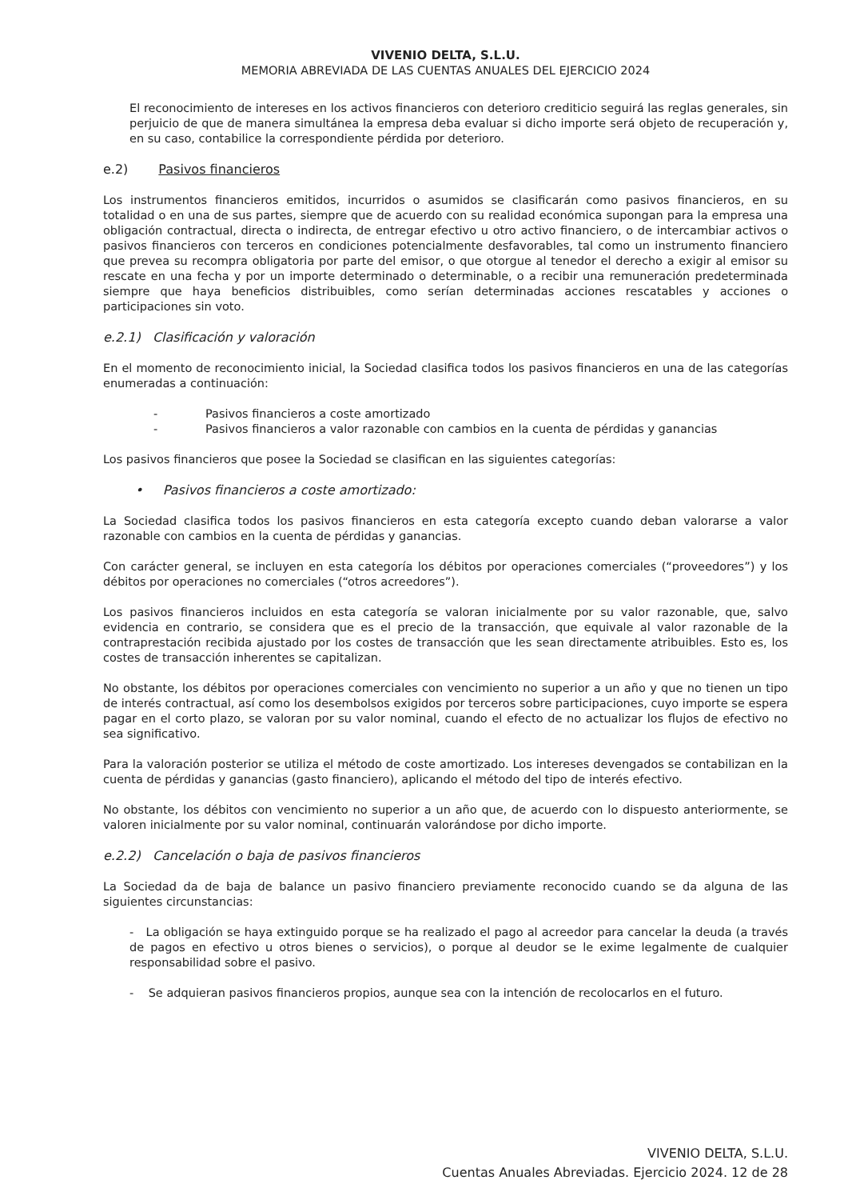VIVENIO DELTA, S.L.U.
MEMORIA ABREVIADA DE LAS CUENTAS ANUALES DEL EJERCICIO 2024
El reconocimiento de intereses en los activos financieros con deterioro crediticio seguirá las reglas generales, sin perjuicio de que de manera simultánea la empresa deba evaluar si dicho importe será objeto de recuperación y, en su caso, contabilice la correspondiente pérdida por deterioro.
e.2) Pasivos financieros
Los instrumentos financieros emitidos, incurridos o asumidos se clasificarán como pasivos financieros, en su totalidad o en una de sus partes, siempre que de acuerdo con su realidad económica supongan para la empresa una obligación contractual, directa o indirecta, de entregar efectivo u otro activo financiero, o de intercambiar activos o pasivos financieros con terceros en condiciones potencialmente desfavorables, tal como un instrumento financiero que prevea su recompra obligatoria por parte del emisor, o que otorgue al tenedor el derecho a exigir al emisor su rescate en una fecha y por un importe determinado o determinable, o a recibir una remuneración predeterminada siempre que haya beneficios distribuibles, como serían determinadas acciones rescatables y acciones o participaciones sin voto.
e.2.1) Clasificación y valoración
En el momento de reconocimiento inicial, la Sociedad clasifica todos los pasivos financieros en una de las categorías enumeradas a continuación:
- Pasivos financieros a coste amortizado
- Pasivos financieros a valor razonable con cambios en la cuenta de pérdidas y ganancias
Los pasivos financieros que posee la Sociedad se clasifican en las siguientes categorías:
• Pasivos financieros a coste amortizado:
La Sociedad clasifica todos los pasivos financieros en esta categoría excepto cuando deban valorarse a valor razonable con cambios en la cuenta de pérdidas y ganancias.
Con carácter general, se incluyen en esta categoría los débitos por operaciones comerciales (“proveedores”) y los débitos por operaciones no comerciales (“otros acreedores”).
Los pasivos financieros incluidos en esta categoría se valoran inicialmente por su valor razonable, que, salvo evidencia en contrario, se considera que es el precio de la transacción, que equivale al valor razonable de la contraprestación recibida ajustado por los costes de transacción que les sean directamente atribuibles. Esto es, los costes de transacción inherentes se capitalizan.
No obstante, los débitos por operaciones comerciales con vencimiento no superior a un año y que no tienen un tipo de interés contractual, así como los desembolsos exigidos por terceros sobre participaciones, cuyo importe se espera pagar en el corto plazo, se valoran por su valor nominal, cuando el efecto de no actualizar los flujos de efectivo no sea significativo.
Para la valoración posterior se utiliza el método de coste amortizado. Los intereses devengados se contabilizan en la cuenta de pérdidas y ganancias (gasto financiero), aplicando el método del tipo de interés efectivo.
No obstante, los débitos con vencimiento no superior a un año que, de acuerdo con lo dispuesto anteriormente, se valoren inicialmente por su valor nominal, continuarán valorándose por dicho importe.
e.2.2) Cancelación o baja de pasivos financieros
La Sociedad da de baja de balance un pasivo financiero previamente reconocido cuando se da alguna de las siguientes circunstancias:
- La obligación se haya extinguido porque se ha realizado el pago al acreedor para cancelar la deuda (a través de pagos en efectivo u otros bienes o servicios), o porque al deudor se le exime legalmente de cualquier responsabilidad sobre el pasivo.
- Se adquieran pasivos financieros propios, aunque sea con la intención de recolocarlos en el futuro.
VIVENIO DELTA, S.L.U.
Cuentas Anuales Abreviadas. Ejercicio 2024. 12 de 28